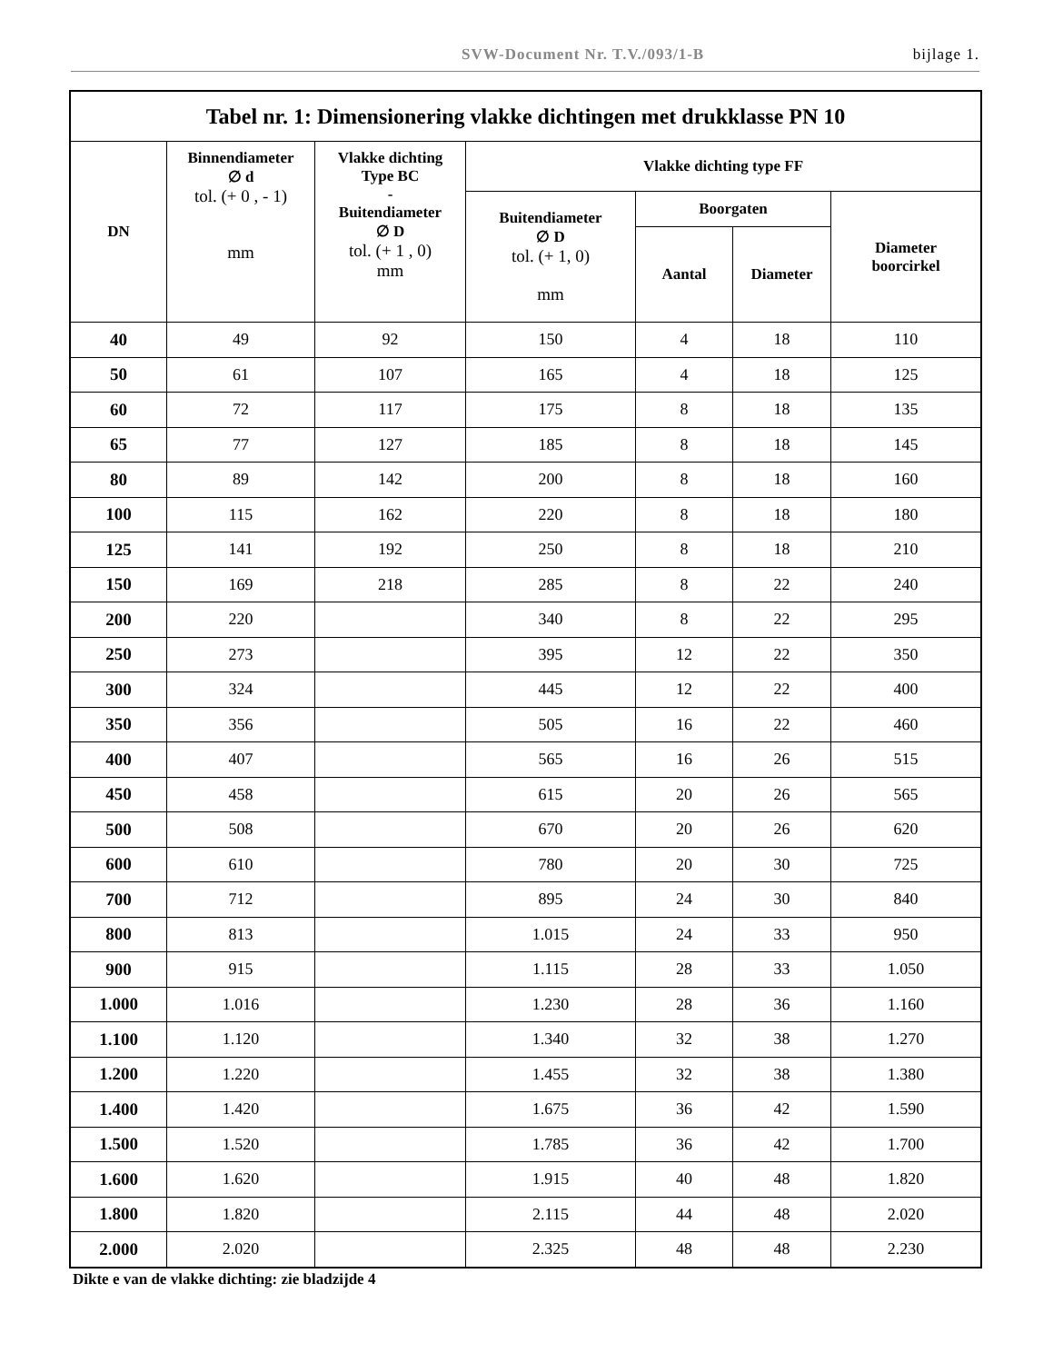SVW-Document Nr. T.V./093/1-B bijlage 1.
| Tabel nr. 1: Dimensionering vlakke dichtingen met drukklasse PN 10 | | | | | | |
| --- | --- | --- | --- | --- | --- | --- |
| DN | Binnendiameter ∅ d tol. (+ 0 , - 1) mm | Vlakke dichting Type BC - Buitendiameter ∅ D tol. (+ 1 , 0) mm | Vlakke dichting type FF | | | |
| | | | Buitendiameter ∅ D tol. (+ 1, 0) mm | Boorgaten | | Diameter boorcirkel |
| | | | | Aantal | Diameter | |
| 40 | 49 | 92 | 150 | 4 | 18 | 110 |
| 50 | 61 | 107 | 165 | 4 | 18 | 125 |
| 60 | 72 | 117 | 175 | 8 | 18 | 135 |
| 65 | 77 | 127 | 185 | 8 | 18 | 145 |
| 80 | 89 | 142 | 200 | 8 | 18 | 160 |
| 100 | 115 | 162 | 220 | 8 | 18 | 180 |
| 125 | 141 | 192 | 250 | 8 | 18 | 210 |
| 150 | 169 | 218 | 285 | 8 | 22 | 240 |
| 200 | 220 | | 340 | 8 | 22 | 295 |
| 250 | 273 | | 395 | 12 | 22 | 350 |
| 300 | 324 | | 445 | 12 | 22 | 400 |
| 350 | 356 | | 505 | 16 | 22 | 460 |
| 400 | 407 | | 565 | 16 | 26 | 515 |
| 450 | 458 | | 615 | 20 | 26 | 565 |
| 500 | 508 | | 670 | 20 | 26 | 620 |
| 600 | 610 | | 780 | 20 | 30 | 725 |
| 700 | 712 | | 895 | 24 | 30 | 840 |
| 800 | 813 | | 1.015 | 24 | 33 | 950 |
| 900 | 915 | | 1.115 | 28 | 33 | 1.050 |
| 1.000 | 1.016 | | 1.230 | 28 | 36 | 1.160 |
| 1.100 | 1.120 | | 1.340 | 32 | 38 | 1.270 |
| 1.200 | 1.220 | | 1.455 | 32 | 38 | 1.380 |
| 1.400 | 1.420 | | 1.675 | 36 | 42 | 1.590 |
| 1.500 | 1.520 | | 1.785 | 36 | 42 | 1.700 |
| 1.600 | 1.620 | | 1.915 | 40 | 48 | 1.820 |
| 1.800 | 1.820 | | 2.115 | 44 | 48 | 2.020 |
| 2.000 | 2.020 | | 2.325 | 48 | 48 | 2.230 |
Dikte e van de vlakke dichting: zie bladzijde 4